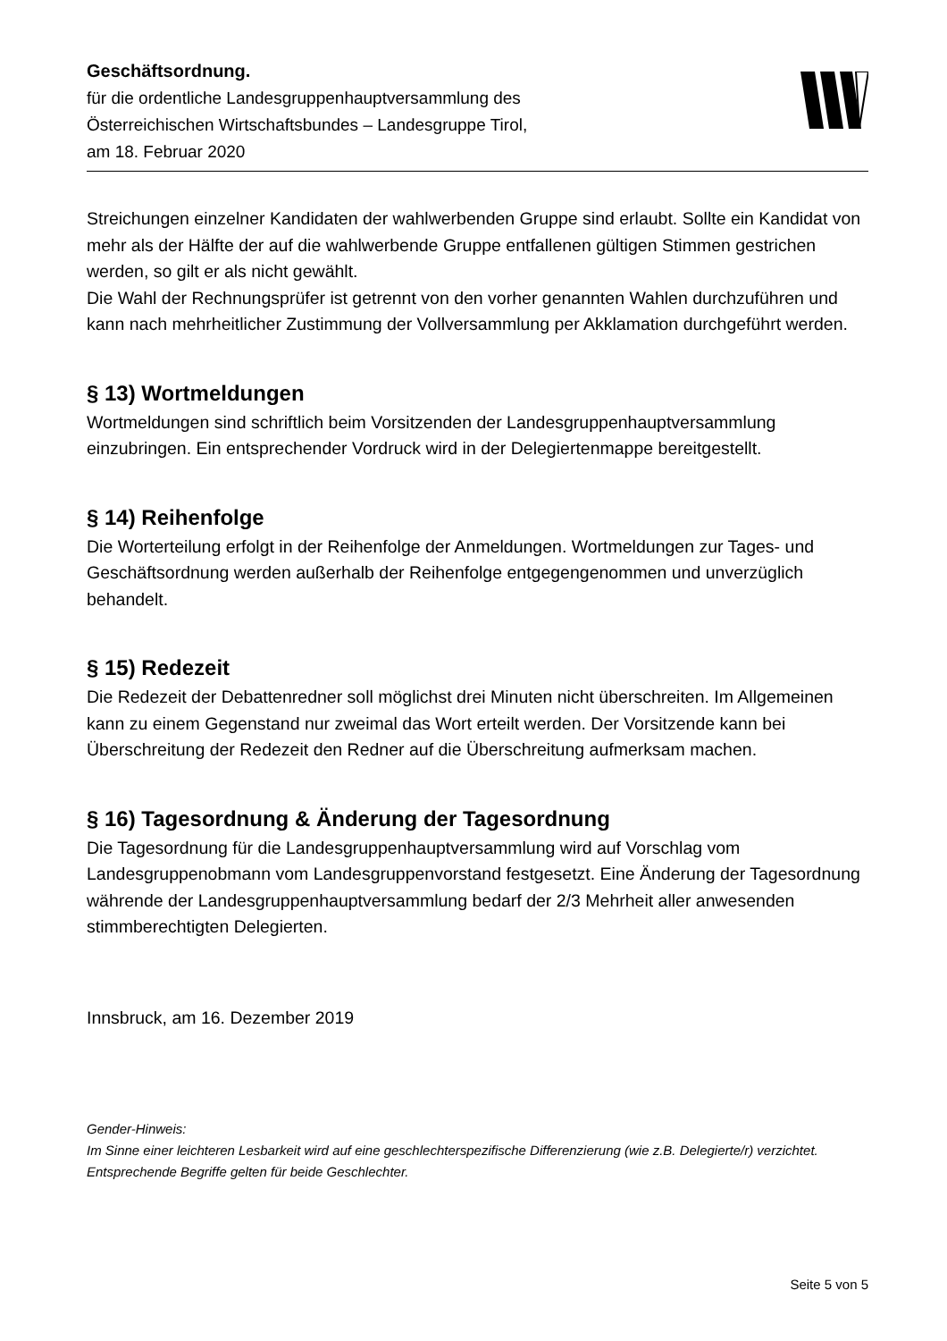Geschäftsordnung.
für die ordentliche Landesgruppenhauptversammlung des
Österreichischen Wirtschaftsbundes – Landesgruppe Tirol,
am 18. Februar 2020
Streichungen einzelner Kandidaten der wahlwerbenden Gruppe sind erlaubt. Sollte ein Kandidat von mehr als der Hälfte der auf die wahlwerbende Gruppe entfallenen gültigen Stimmen gestrichen werden, so gilt er als nicht gewählt.
Die Wahl der Rechnungsprüfer ist getrennt von den vorher genannten Wahlen durchzuführen und kann nach mehrheitlicher Zustimmung der Vollversammlung per Akklamation durchgeführt werden.
§ 13) Wortmeldungen
Wortmeldungen sind schriftlich beim Vorsitzenden der Landesgruppenhauptversammlung einzubringen. Ein entsprechender Vordruck wird in der Delegiertenmappe bereitgestellt.
§ 14) Reihenfolge
Die Worterteilung erfolgt in der Reihenfolge der Anmeldungen. Wortmeldungen zur Tages- und Geschäftsordnung werden außerhalb der Reihenfolge entgegengenommen und unverzüglich behandelt.
§ 15) Redezeit
Die Redezeit der Debattenredner soll möglichst drei Minuten nicht überschreiten. Im Allgemeinen kann zu einem Gegenstand nur zweimal das Wort erteilt werden. Der Vorsitzende kann bei Überschreitung der Redezeit den Redner auf die Überschreitung aufmerksam machen.
§ 16) Tagesordnung & Änderung der Tagesordnung
Die Tagesordnung für die Landesgruppenhauptversammlung wird auf Vorschlag vom Landesgruppenobmann vom Landesgruppenvorstand festgesetzt. Eine Änderung der Tagesordnung währende der Landesgruppenhauptversammlung bedarf der 2/3 Mehrheit aller anwesenden stimmberechtigten Delegierten.
Innsbruck, am 16. Dezember 2019
Gender-Hinweis:
Im Sinne einer leichteren Lesbarkeit wird auf eine geschlechterspezifische Differenzierung (wie z.B. Delegierte/r) verzichtet. Entsprechende Begriffe gelten für beide Geschlechter.
Seite 5 von 5